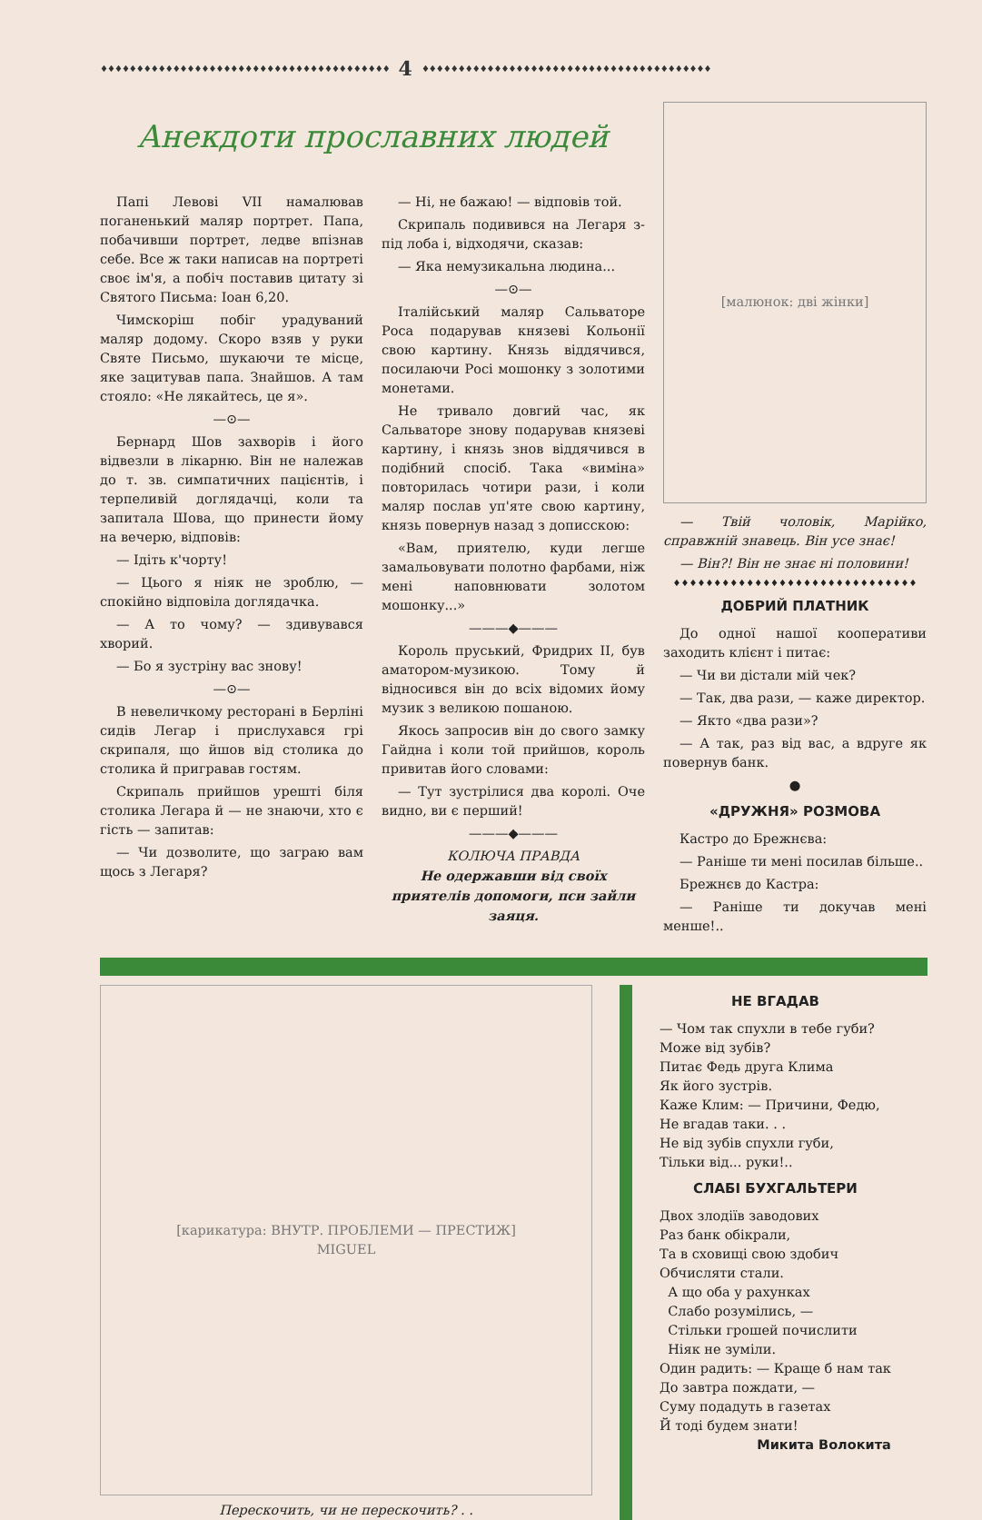♦♦♦♦♦♦♦♦♦♦♦♦♦♦♦♦♦♦♦♦♦♦♦♦♦♦♦♦♦♦♦♦♦♦♦♦♦♦♦♦ 4 ♦♦♦♦♦♦♦♦♦♦♦♦♦♦♦♦♦♦♦♦♦♦♦♦♦♦♦♦♦♦♦♦♦♦♦♦♦♦♦♦
Анекдоти прославних людей
Папі Левові VII намалював поганенький маляр портрет. Папа, побачивши портрет, ледве впізнав себе. Все ж таки написав на портреті своє ім'я, а побіч поставив цитату зі Святого Письма: Іоан 6,20.
Чимскоріш побіг урадуваний маляр додому. Скоро взяв у руки Святе Письмо, шукаючи те місце, яке зацитував папа. Знайшов. А там стояло: «Не лякайтесь, це я».
—⊙—
Бернард Шов захворів і його відвезли в лікарню. Він не належав до т. зв. симпатичних пацієнтів, і терпеливій доглядачці, коли та запитала Шова, що принести йому на вечерю, відповів:
— Ідіть к'чорту!
— Цього я ніяк не зроблю, — спокійно відповіла доглядачка.
— А то чому? — здивувався хворий.
— Бо я зустріну вас знову!
—⊙—
В невеличкому ресторані в Берліні сидів Легар і прислухався грі скрипаля, що йшов від столика до столика й пригравав гостям.
Скрипаль прийшов урешті біля столика Легара й — не знаючи, хто є гість — запитав:
— Чи дозволите, що заграю вам щось з Легаря?
— Ні, не бажаю! — відповів той.
Скрипаль подивився на Легаря з-під лоба і, відходячи, сказав:
— Яка немузикальна людина...
—⊙—
Італійський маляр Сальваторе Роса подарував князеві Кольонії свою картину. Князь віддячився, посилаючи Росі мошонку з золотими монетами.
Не тривало довгий час, як Сальваторе знову подарував князеві картину, і князь знов віддячився в подібний спосіб. Така «виміна» повторилась чотири рази, і коли маляр послав уп'яте свою картину, князь повернув назад з дописскою:
«Вам, приятелю, куди легше замальовувати полотно фарбами, ніж мені наповнювати золотом мошонку...»
———◆———
Король пруський, Фридрих II, був аматором-музикою. Тому й відносився він до всіх відомих йому музик з великою пошаною.
Якось запросив він до свого замку Гайдна і коли той прийшов, король привитав його словами:
— Тут зустрілися два королі. Оче видно, ви є перший!
———◆———
КОЛЮЧА ПРАВДА
Не одержавши від своїх приятелів допомоги, пси зайли заяця.
[малюнок: дві жінки]
— Твій чоловік, Марійко, справжній знавець. Він усе знає!
— Він?! Він не знає ні половини!
♦♦♦♦♦♦♦♦♦♦♦♦♦♦♦♦♦♦♦♦♦♦♦♦♦♦♦♦♦♦
ДОБРИЙ ПЛАТНИК
До одної нашої кооперативи заходить клієнт і питає:
— Чи ви дістали мій чек?
— Так, два рази, — каже директор.
— Якто «два рази»?
— А так, раз від вас, а вдруге як повернув банк.
●
«ДРУЖНЯ» РОЗМОВА
Кастро до Брежнєва:
— Раніше ти мені посилав більше..
Брежнєв до Кастра:
— Раніше ти докучав мені менше!..
[карикатура: ВНУТР. ПРОБЛЕМИ — ПРЕСТИЖ]
MIGUEL
Перескочить, чи не перескочить? . .
НЕ ВГАДАВ
— Чом так спухли в тебе губи?
Може від зубів?
Питає Федь друга Клима
Як його зустрів.
Каже Клим: — Причини, Федю,
Не вгадав таки. . .
Не від зубів спухли губи,
Тільки від... руки!..
СЛАБІ БУХГАЛЬТЕРИ
Двох злодіїв заводових
Раз банк обікрали,
Та в сховищі свою здобич
Обчисляти стали.
А що оба у рахунках
Слабо розумілись, —
Стільки грошей почислити
Ніяк не зуміли.
Один радить: — Краще б нам так
До завтра пождати, —
Суму подадуть в газетах
Й тоді будем знати!
Микита Волокита